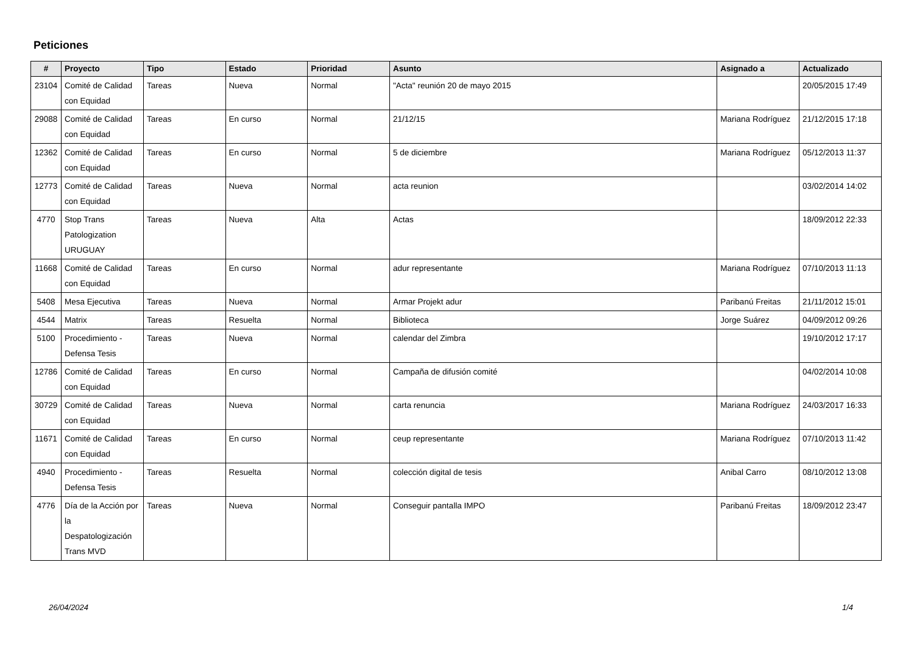Peticiones
| # | Proyecto | Tipo | Estado | Prioridad | Asunto | Asignado a | Actualizado |
| --- | --- | --- | --- | --- | --- | --- | --- |
| 23104 | Comité de Calidad con Equidad | Tareas | Nueva | Normal | "Acta" reunión 20 de mayo 2015 | | 20/05/2015 17:49 |
| 29088 | Comité de Calidad con Equidad | Tareas | En curso | Normal | 21/12/15 | Mariana Rodríguez | 21/12/2015 17:18 |
| 12362 | Comité de Calidad con Equidad | Tareas | En curso | Normal | 5 de diciembre | Mariana Rodríguez | 05/12/2013 11:37 |
| 12773 | Comité de Calidad con Equidad | Tareas | Nueva | Normal | acta reunion | | 03/02/2014 14:02 |
| 4770 | Stop Trans Patologization URUGUAY | Tareas | Nueva | Alta | Actas | | 18/09/2012 22:33 |
| 11668 | Comité de Calidad con Equidad | Tareas | En curso | Normal | adur representante | Mariana Rodríguez | 07/10/2013 11:13 |
| 5408 | Mesa Ejecutiva | Tareas | Nueva | Normal | Armar Projekt adur | Paribanú Freitas | 21/11/2012 15:01 |
| 4544 | Matrix | Tareas | Resuelta | Normal | Biblioteca | Jorge Suárez | 04/09/2012 09:26 |
| 5100 | Procedimiento - Defensa Tesis | Tareas | Nueva | Normal | calendar del Zimbra | | 19/10/2012 17:17 |
| 12786 | Comité de Calidad con Equidad | Tareas | En curso | Normal | Campaña de difusión comité | | 04/02/2014 10:08 |
| 30729 | Comité de Calidad con Equidad | Tareas | Nueva | Normal | carta renuncia | Mariana Rodríguez | 24/03/2017 16:33 |
| 11671 | Comité de Calidad con Equidad | Tareas | En curso | Normal | ceup representante | Mariana Rodríguez | 07/10/2013 11:42 |
| 4940 | Procedimiento - Defensa Tesis | Tareas | Resuelta | Normal | colección digital de tesis | Anibal Carro | 08/10/2012 13:08 |
| 4776 | Día de la Acción por la Despatologización Trans MVD | Tareas | Nueva | Normal | Conseguir pantalla IMPO | Paribanú Freitas | 18/09/2012 23:47 |
26/04/2024 1/4